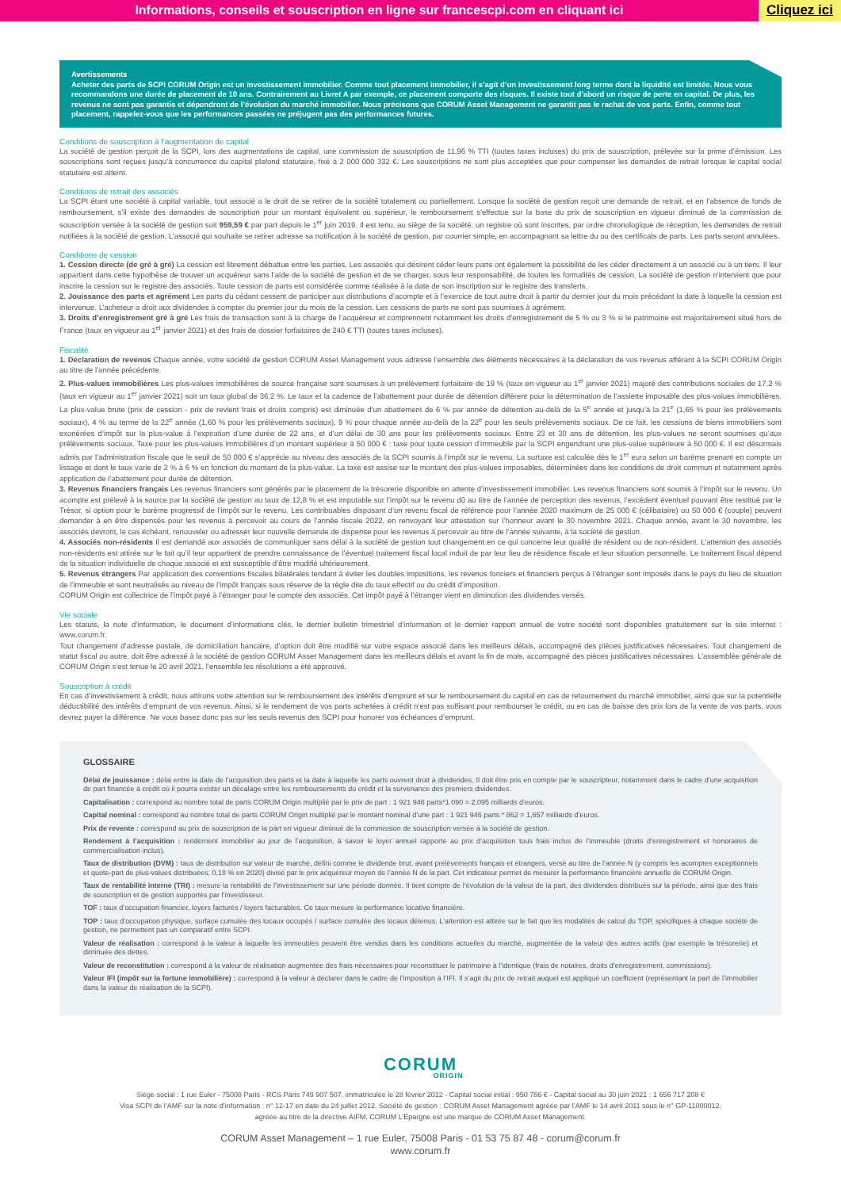Informations, conseils et souscription en ligne sur francescpi.com en cliquant ici
Cliquez ici
Avertissements
Acheter des parts de SCPI CORUM Origin est un investissement immobilier. Comme tout placement immobilier, il s’agit d’un investissement long terme dont la liquidité est limitée. Nous vous recommandons une durée de placement de 10 ans. Contrairement au Livret A par exemple, ce placement comporte des risques. Il existe tout d’abord un risque de perte en capital. De plus, les revenus ne sont pas garantis et dépendront de l’évolution du marché immobilier. Nous précisons que CORUM Asset Management ne garantit pas le rachat de vos parts. Enfin, comme tout placement, rappelez-vous que les performances passées ne préjugent pas des performances futures.
Conditions de souscription à l’augmentation de capital
La société de gestion perçoit de la SCPI, lors des augmentations de capital, une commission de souscription de 11,96 % TTI (toutes taxes incluses) du prix de souscription, prélevée sur la prime d’émission. Les souscriptions sont reçues jusqu’à concurrence du capital plafond statutaire, fixé à 2 000 000 332 €. Les souscriptions ne sont plus acceptées que pour compenser les demandes de retrait lorsque le capital social statutaire est atteint.
Conditions de retrait des associés
La SCPI étant une société à capital variable, tout associé a le droit de se retirer de la société totalement ou partiellement. Lorsque la société de gestion reçoit une demande de retrait, et en l’absence de fonds de remboursement, s’il existe des demandes de souscription pour un montant équivalent ou supérieur, le remboursement s’effectue sur la base du prix de souscription en vigueur diminué de la commission de souscription versée à la société de gestion soit 959,59 € par part depuis le 1<sup>er</sup> juin 2019. Il est tenu, au siège de la société, un registre où sont inscrites, par ordre chronologique de réception, les demandes de retrait notifiées à la société de gestion. L’associé qui souhaite se retirer adresse sa notification à la société de gestion, par courrier simple, en accompagnant sa lettre du ou des certificats de parts. Les parts seront annulées.
Conditions de cession
1. Cession directe (de gré à gré) La cession est librement débattue entre les parties. Les associés qui désirent céder leurs parts ont également la possibilité de les céder directement à un associé ou à un tiers. Il leur appartient dans cette hypothèse de trouver un acquéreur sans l’aide de la société de gestion et de se charger, sous leur responsabilité, de toutes les formalités de cession. La société de gestion n’intervient que pour inscrire la cession sur le registre des associés. Toute cession de parts est considérée comme réalisée à la date de son inscription sur le registre des transferts.
2. Jouissance des parts et agrément Les parts du cédant cessent de participer aux distributions d’acompte et à l’exercice de tout autre droit à partir du dernier jour du mois précédant la date à laquelle la cession est intervenue. L’acheteur a droit aux dividendes à compter du premier jour du mois de la cession. Les cessions de parts ne sont pas soumises à agrément.
3. Droits d’enregistrement gré à gré Les frais de transaction sont à la charge de l’acquéreur et comprennent notamment les droits d’enregistrement de 5 % ou 3 % si le patrimoine est majoritairement situé hors de France (taux en vigueur au 1<sup>er</sup> janvier 2021) et des frais de dossier forfaitaires de 240 € TTI (toutes taxes incluses).
Fiscalité
1. Déclaration de revenus Chaque année, votre société de gestion CORUM Asset Management vous adresse l’ensemble des éléments nécessaires à la déclaration de vos revenus afférant à la SCPI CORUM Origin au titre de l’année précédente.
2. Plus-values immobilières Les plus-values immobilières de source française sont soumises à un prélèvement forfaitaire de 19 % (taux en vigueur au 1<sup>er</sup> janvier 2021) majoré des contributions sociales de 17,2 % (taux en vigueur au 1<sup>er</sup> janvier 2021) soit un taux global de 36,2 %. Le taux et la cadence de l’abattement pour durée de détention diffèrent pour la détermination de l’assiette imposable des plus-values immobilières. La plus-value brute (prix de cession - prix de revient frais et droits compris) est diminuée d’un abattement de 6 % par année de détention au-delà de la 5<sup>e</sup> année et jusqu’à la 21<sup>e</sup> (1,65 % pour les prélèvements sociaux), 4 % au terme de la 22<sup>e</sup> année (1,60 % pour les prélèvements sociaux), 9 % pour chaque année au-delà de la 22<sup>e</sup> pour les seuls prélèvements sociaux. De ce fait, les cessions de biens immobiliers sont exonérées d’impôt sur la plus-value à l’expiration d’une durée de 22 ans, et d’un délai de 30 ans pour les prélèvements sociaux. Entre 23 et 30 ans de détention, les plus-values ne seront soumises qu’aux prélèvements sociaux. Taxe pour les plus-values immobilières d’un montant supérieur à 50 000 € : taxe pour toute cession d’immeuble par la SCPI engendrant une plus-value supérieure à 50 000 €. Il est désormais admis par l’administration fiscale que le seuil de 50 000 € s’apprécie au niveau des associés de la SCPI soumis à l’impôt sur le revenu. La surtaxe est calculée dès le 1<sup>er</sup> euro selon un barème prenant en compte un lissage et dont le taux varie de 2 % à 6 % en fonction du montant de la plus-value. La taxe est assise sur le montant des plus-values imposables, déterminées dans les conditions de droit commun et notamment après application de l’abattement pour durée de détention.
3. Revenus financiers français Les revenus financiers sont générés par le placement de la trésorerie disponible en attente d’investissement immobilier. Les revenus financiers sont soumis à l’impôt sur le revenu. Un acompte est prélevé à la source par la société de gestion au taux de 12,8 % et est imputable sur l’impôt sur le revenu dû au titre de l’année de perception des revenus, l’excédent éventuel pouvant être restitué par le Trésor, si option pour le barème progressif de l’impôt sur le revenu. Les contribuables disposant d’un revenu fiscal de référence pour l’année 2020 maximum de 25 000 € (célibataire) ou 50 000 € (couple) peuvent demander à en être dispensés pour les revenus à percevoir au cours de l’année fiscale 2022, en renvoyant leur attestation sur l’honneur avant le 30 novembre 2021. Chaque année, avant le 30 novembre, les associés devront, le cas échéant, renouveler ou adresser leur nouvelle demande de dispense pour les revenus à percevoir au titre de l’année suivante, à la société de gestion.
4. Associés non-résidents Il est demandé aux associés de communiquer sans délai à la société de gestion tout changement en ce qui concerne leur qualité de résident ou de non-résident. L’attention des associés non-résidents est attirée sur le fait qu’il leur appartient de prendre connaissance de l’éventuel traitement fiscal local induit de par leur lieu de résidence fiscale et leur situation personnelle. Le traitement fiscal dépend de la situation individuelle de chaque associé et est susceptible d’être modifié ultérieurement.
5. Revenus étrangers Par application des conventions fiscales bilatérales tendant à éviter les doubles impositions, les revenus fonciers et financiers perçus à l’étranger sont imposés dans le pays du lieu de situation de l’immeuble et sont neutralisés au niveau de l’impôt français sous réserve de la règle dite du taux effectif ou du crédit d’imposition.
CORUM Origin est collectrice de l’impôt payé à l’étranger pour le compte des associés. Cet impôt payé à l’étranger vient en diminution des dividendes versés.
Vie sociale
Les statuts, la note d’information, le document d’informations clés, le dernier bulletin trimestriel d’information et le dernier rapport annuel de votre société sont disponibles gratuitement sur le site internet : www.corum.fr.
Tout changement d’adresse postale, de domiciliation bancaire, d’option doit être modifié sur votre espace associé dans les meilleurs délais, accompagné des pièces justificatives nécessaires. Tout changement de statut fiscal ou autre, doit être adressé à la société de gestion CORUM Asset Management dans les meilleurs délais et avant la fin de mois, accompagné des pièces justificatives nécessaires. L’assemblée générale de CORUM Origin s’est tenue le 20 avril 2021, l’ensemble les résolutions a été approuvé.
Souscription à crédit
En cas d’investissement à crédit, nous attirons votre attention sur le remboursement des intérêts d’emprunt et sur le remboursement du capital en cas de retournement du marché immobilier, ainsi que sur la potentielle déductibilité des intérêts d’emprunt de vos revenus. Ainsi, si le rendement de vos parts achetées à crédit n’est pas suffisant pour rembourser le crédit, ou en cas de baisse des prix lors de la vente de vos parts, vous devrez payer la différence. Ne vous basez donc pas sur les seuls revenus des SCPI pour honorer vos échéances d’emprunt.
GLOSSAIRE
Délai de jouissance : délai entre la date de l’acquisition des parts et la date à laquelle les parts ouvrent droit à dividendes. Il doit être pris en compte par le souscripteur, notamment dans le cadre d’une acquisition de part financée à crédit où il pourra exister un décalage entre les remboursements du crédit et la survenance des premiers dividendes.
Capitalisation : correspond au nombre total de parts CORUM Origin multiplié par le prix de part : 1 921 946 parts*1 090 = 2,095 milliards d’euros.
Capital nominal : correspond au nombre total de parts CORUM Origin multiplié par le montant nominal d’une part : 1 921 946 parts * 862 = 1,657 milliards d’euros.
Prix de revente : correspond au prix de souscription de la part en vigueur diminué de la commission de souscription versée à la société de gestion.
Rendement à l’acquisition : rendement immobilier au jour de l’acquisition, à savoir le loyer annuel rapporté au prix d’acquisition tous frais inclus de l’immeuble (droits d’enregistrement et honoraires de commercialisation inclus).
Taux de distribution (DVM) : taux de distribution sur valeur de marché, défini comme le dividende brut, avant prélèvements français et étrangers, versé au titre de l’année N (y compris les acomptes exceptionnels et quote-part de plus-values distribuées, 0,18 % en 2020) divisé par le prix acquéreur moyen de l’année N de la part. Cet indicateur permet de mesurer la performance financière annuelle de CORUM Origin.
Taux de rentabilité interne (TRI) : mesure la rentabilité de l’investissement sur une période donnée. Il tient compte de l’évolution de la valeur de la part, des dividendes distribués sur la période, ainsi que des frais de souscription et de gestion supportés par l’investisseur.
TOF : taux d’occupation financier, loyers facturés / loyers facturables. Ce taux mesure la performance locative financière.
TOP : taux d’occupation physique, surface cumulée des locaux occupés / surface cumulée des locaux détenus. L’attention est attirée sur le fait que les modalités de calcul du TOP, spécifiques à chaque société de gestion, ne permettent pas un comparatif entre SCPI.
Valeur de réalisation : correspond à la valeur à laquelle les immeubles peuvent être vendus dans les conditions actuelles du marché, augmentée de la valeur des autres actifs (par exemple la trésorerie) et diminuée des dettes.
Valeur de reconstitution : correspond à la valeur de réalisation augmentée des frais nécessaires pour reconstituer le patrimoine à l’identique (frais de notaires, droits d’enregistrement, commissions).
Valeur IFI (impôt sur la fortune immobilière) : correspond à la valeur à déclarer dans le cadre de l’imposition à l’IFI. Il s’agit du prix de retrait auquel est appliqué un coefficient (représentant la part de l’immobilier dans la valeur de réalisation de la SCPI).
CORUM
ORIGIN
Siège social : 1 rue Euler - 75008 Paris - RCS Paris 749 907 507, immatriculée le 28 février 2012 - Capital social initial : 950 786 € - Capital social au 30 juin 2021 : 1 656 717 208 €
Visa SCPI de l’AMF sur la note d’information : n° 12-17 en date du 24 juillet 2012. Société de gestion : CORUM Asset Management agréée par l’AMF le 14 avril 2011 sous le n° GP-11000012,
agréée au titre de la directive AIFM. CORUM L’Épargne est une marque de CORUM Asset Management.
CORUM Asset Management – 1 rue Euler, 75008 Paris - 01 53 75 87 48 - corum@corum.fr
www.corum.fr